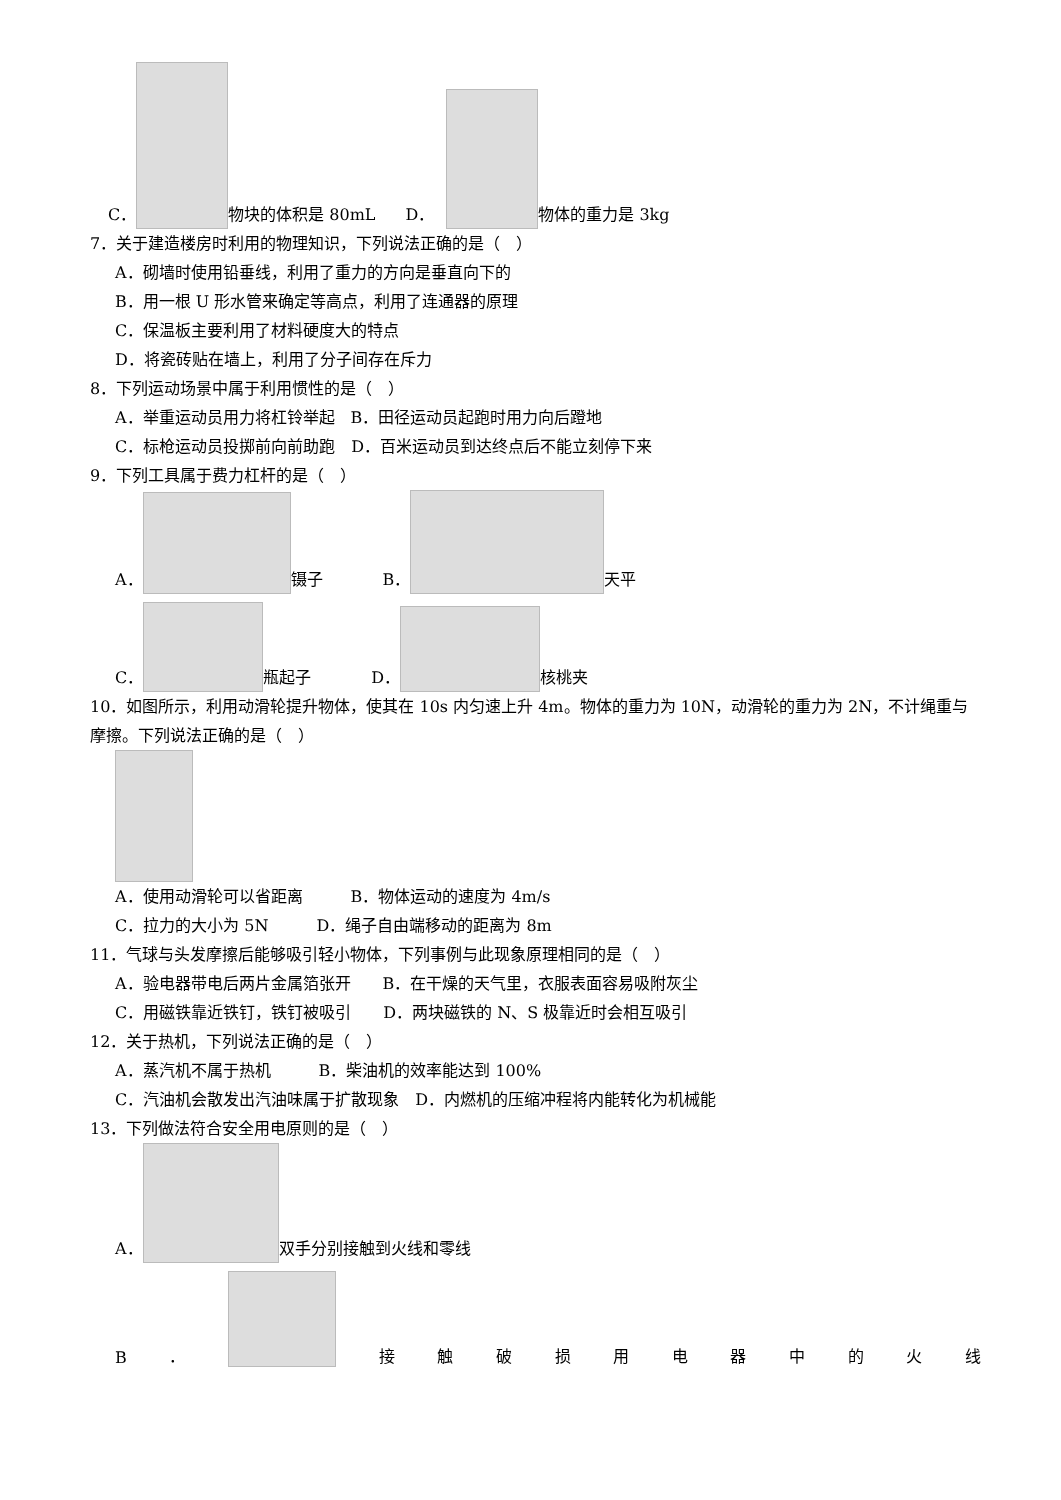C． 物块的体积是 80mL D． 物体的重力是 3kg
7．关于建造楼房时利用的物理知识，下列说法正确的是（　）
A．砌墙时使用铅垂线，利用了重力的方向是垂直向下的
B．用一根 U 形水管来确定等高点，利用了连通器的原理
C．保温板主要利用了材料硬度大的特点
D．将瓷砖贴在墙上，利用了分子间存在斥力
8．下列运动场景中属于利用惯性的是（　）
A．举重运动员用力将杠铃举起　B．田径运动员起跑时用力向后蹬地
C．标枪运动员投掷前向前助跑　D．百米运动员到达终点后不能立刻停下来
9．下列工具属于费力杠杆的是（　）
A． 镊子 B． 天平
C． 瓶起子 D． 核桃夹
10．如图所示，利用动滑轮提升物体，使其在 10s 内匀速上升 4m。物体的重力为 10N，动滑轮的重力为 2N，不计绳重与摩擦。下列说法正确的是（　）
A．使用动滑轮可以省距离　　　B．物体运动的速度为 4m/s
C．拉力的大小为 5N　　　D．绳子自由端移动的距离为 8m
11．气球与头发摩擦后能够吸引轻小物体，下列事例与此现象原理相同的是（　）
A．验电器带电后两片金属箔张开　　B．在干燥的天气里，衣服表面容易吸附灰尘
C．用磁铁靠近铁钉，铁钉被吸引　　D．两块磁铁的 N、S 极靠近时会相互吸引
12．关于热机，下列说法正确的是（　）
A．蒸汽机不属于热机　　　B．柴油机的效率能达到 100%
C．汽油机会散发出汽油味属于扩散现象　D．内燃机的压缩冲程将内能转化为机械能
13．下列做法符合安全用电原则的是（　）
A． 双手分别接触到火线和零线
B ． 接触破损用电器中的火线